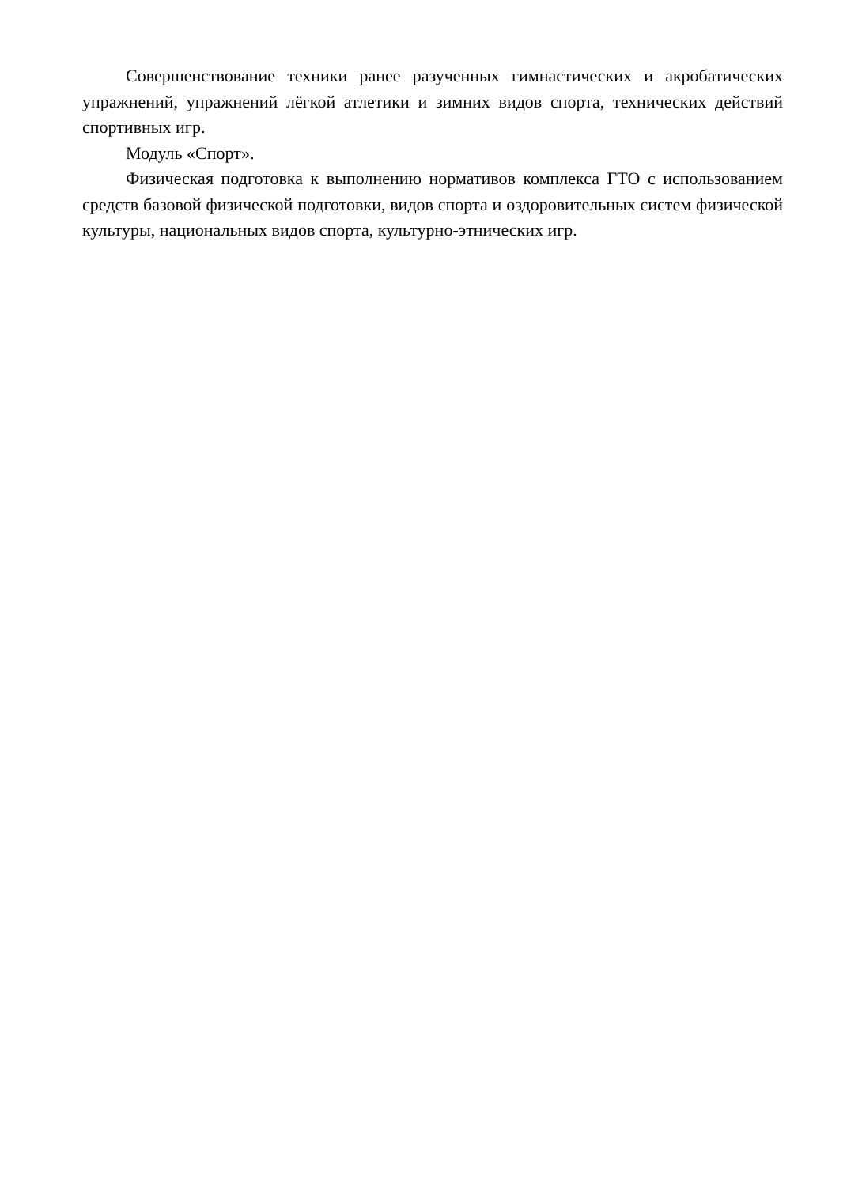Совершенствование техники ранее разученных гимнастических и акробатических упражнений, упражнений лёгкой атлетики и зимних видов спорта, технических действий спортивных игр.
Модуль «Спорт».
Физическая подготовка к выполнению нормативов комплекса ГТО с использованием средств базовой физической подготовки, видов спорта и оздоровительных систем физической культуры, национальных видов спорта, культурно-этнических игр.